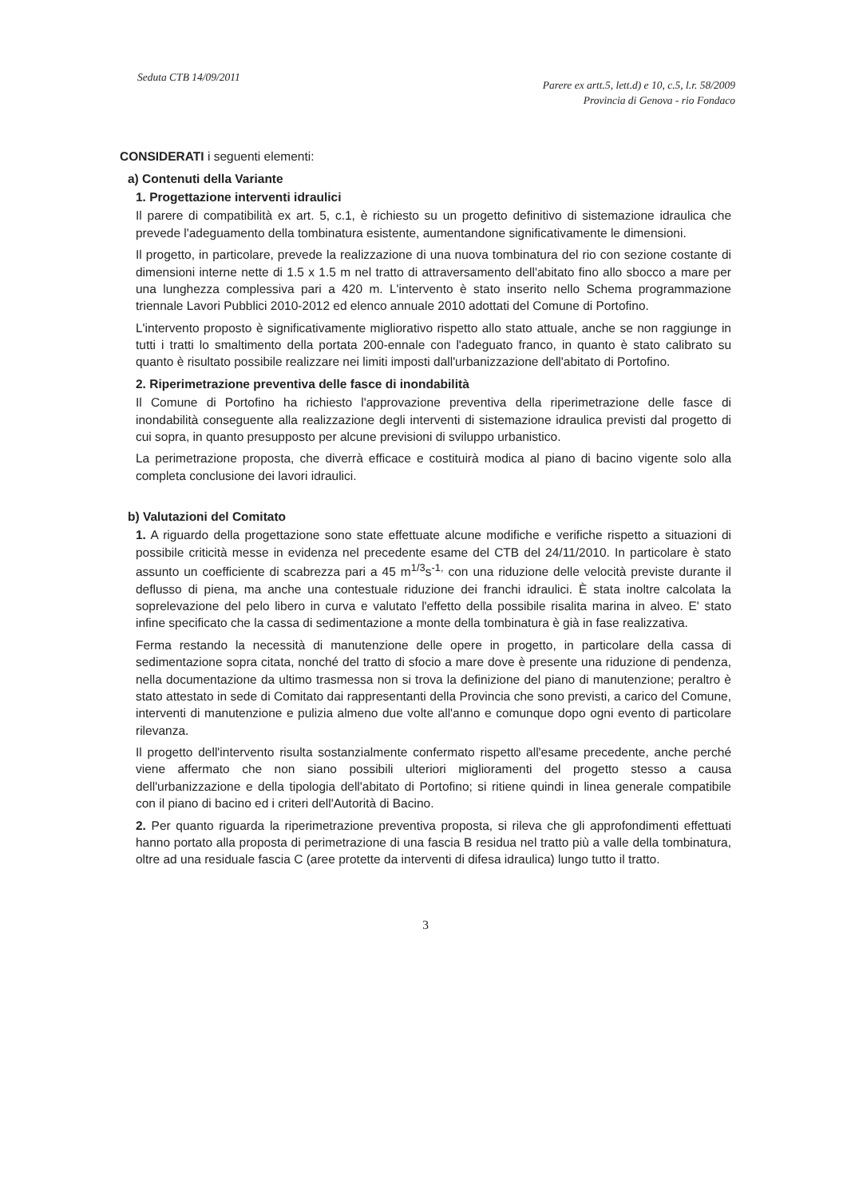Seduta CTB 14/09/2011
Parere ex artt.5, lett.d) e 10, c.5, l.r. 58/2009
Provincia di Genova - rio Fondaco
CONSIDERATI i seguenti elementi:
a) Contenuti della Variante
1. Progettazione interventi idraulici
Il parere di compatibilità ex art. 5, c.1, è richiesto su un progetto definitivo di sistemazione idraulica che prevede l'adeguamento della tombinatura esistente, aumentandone significativamente le dimensioni.
Il progetto, in particolare, prevede la realizzazione di una nuova tombinatura del rio con sezione costante di dimensioni interne nette di 1.5 x 1.5 m nel tratto di attraversamento dell'abitato fino allo sbocco a mare per una lunghezza complessiva pari a 420 m. L'intervento è stato inserito nello Schema programmazione triennale Lavori Pubblici 2010-2012 ed elenco annuale 2010 adottati del Comune di Portofino.
L'intervento proposto è significativamente migliorativo rispetto allo stato attuale, anche se non raggiunge in tutti i tratti lo smaltimento della portata 200-ennale con l'adeguato franco, in quanto è stato calibrato su quanto è risultato possibile realizzare nei limiti imposti dall'urbanizzazione dell'abitato di Portofino.
2. Riperimetrazione preventiva delle fasce di inondabilità
Il Comune di Portofino ha richiesto l'approvazione preventiva della riperimetrazione delle fasce di inondabilità conseguente alla realizzazione degli interventi di sistemazione idraulica previsti dal progetto di cui sopra, in quanto presupposto per alcune previsioni di sviluppo urbanistico.
La perimetrazione proposta, che diverrà efficace e costituirà modica al piano di bacino vigente solo alla completa conclusione dei lavori idraulici.
b) Valutazioni del Comitato
1. A riguardo della progettazione sono state effettuate alcune modifiche e verifiche rispetto a situazioni di possibile criticità messe in evidenza nel precedente esame del CTB del 24/11/2010. In particolare è stato assunto un coefficiente di scabrezza pari a 45 m<sup>1/3</sup>s<sup>-1,</sup> con una riduzione delle velocità previste durante il deflusso di piena, ma anche una contestuale riduzione dei franchi idraulici. È stata inoltre calcolata la soprelevazione del pelo libero in curva e valutato l'effetto della possibile risalita marina in alveo. E' stato infine specificato che la cassa di sedimentazione a monte della tombinatura è già in fase realizzativa.
Ferma restando la necessità di manutenzione delle opere in progetto, in particolare della cassa di sedimentazione sopra citata, nonché del tratto di sfocio a mare dove è presente una riduzione di pendenza, nella documentazione da ultimo trasmessa non si trova la definizione del piano di manutenzione; peraltro è stato attestato in sede di Comitato dai rappresentanti della Provincia che sono previsti, a carico del Comune, interventi di manutenzione e pulizia almeno due volte all'anno e comunque dopo ogni evento di particolare rilevanza.
Il progetto dell'intervento risulta sostanzialmente confermato rispetto all'esame precedente, anche perché viene affermato che non siano possibili ulteriori miglioramenti del progetto stesso a causa dell'urbanizzazione e della tipologia dell'abitato di Portofino; si ritiene quindi in linea generale compatibile con il piano di bacino ed i criteri dell'Autorità di Bacino.
2. Per quanto riguarda la riperimetrazione preventiva proposta, si rileva che gli approfondimenti effettuati hanno portato alla proposta di perimetrazione di una fascia B residua nel tratto più a valle della tombinatura, oltre ad una residuale fascia C (aree protette da interventi di difesa idraulica) lungo tutto il tratto.
3